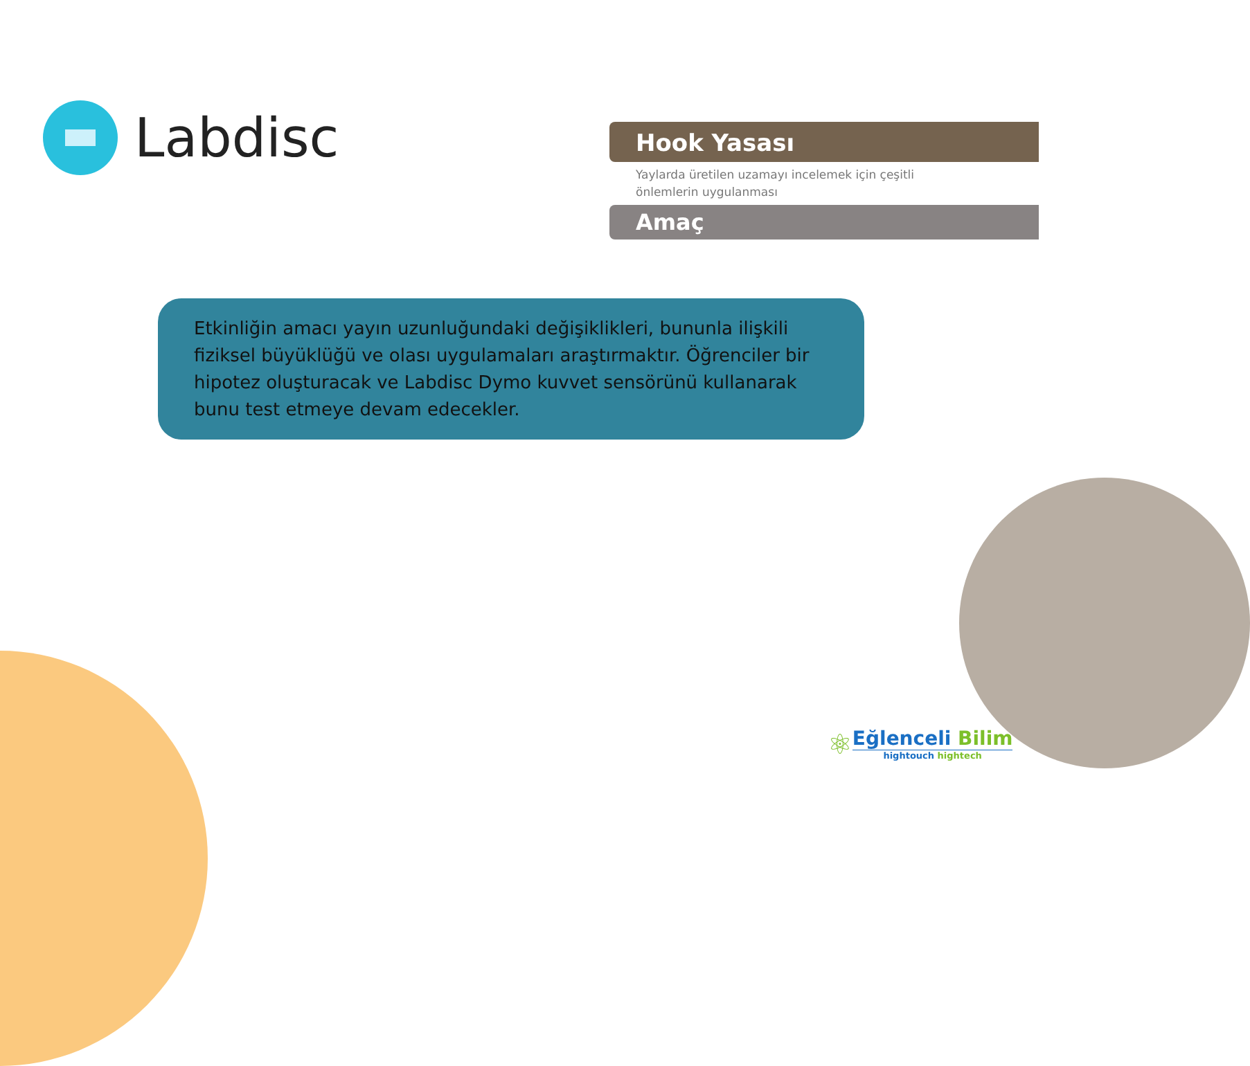Labdisc
Hook Yasası
Yaylarda üretilen uzamayı incelemek için çeşitli
önlemlerin uygulanması
Amaç
Etkinliğin amacı yayın uzunluğundaki değişiklikleri, bununla ilişkili fiziksel büyüklüğü ve olası uygulamaları araştırmaktır. Öğrenciler bir hipotez oluşturacak ve Labdisc Dymo kuvvet sensörünü kullanarak bunu test etmeye devam edecekler.
⚛
Eğlenceli Bilim
hightouch hightech